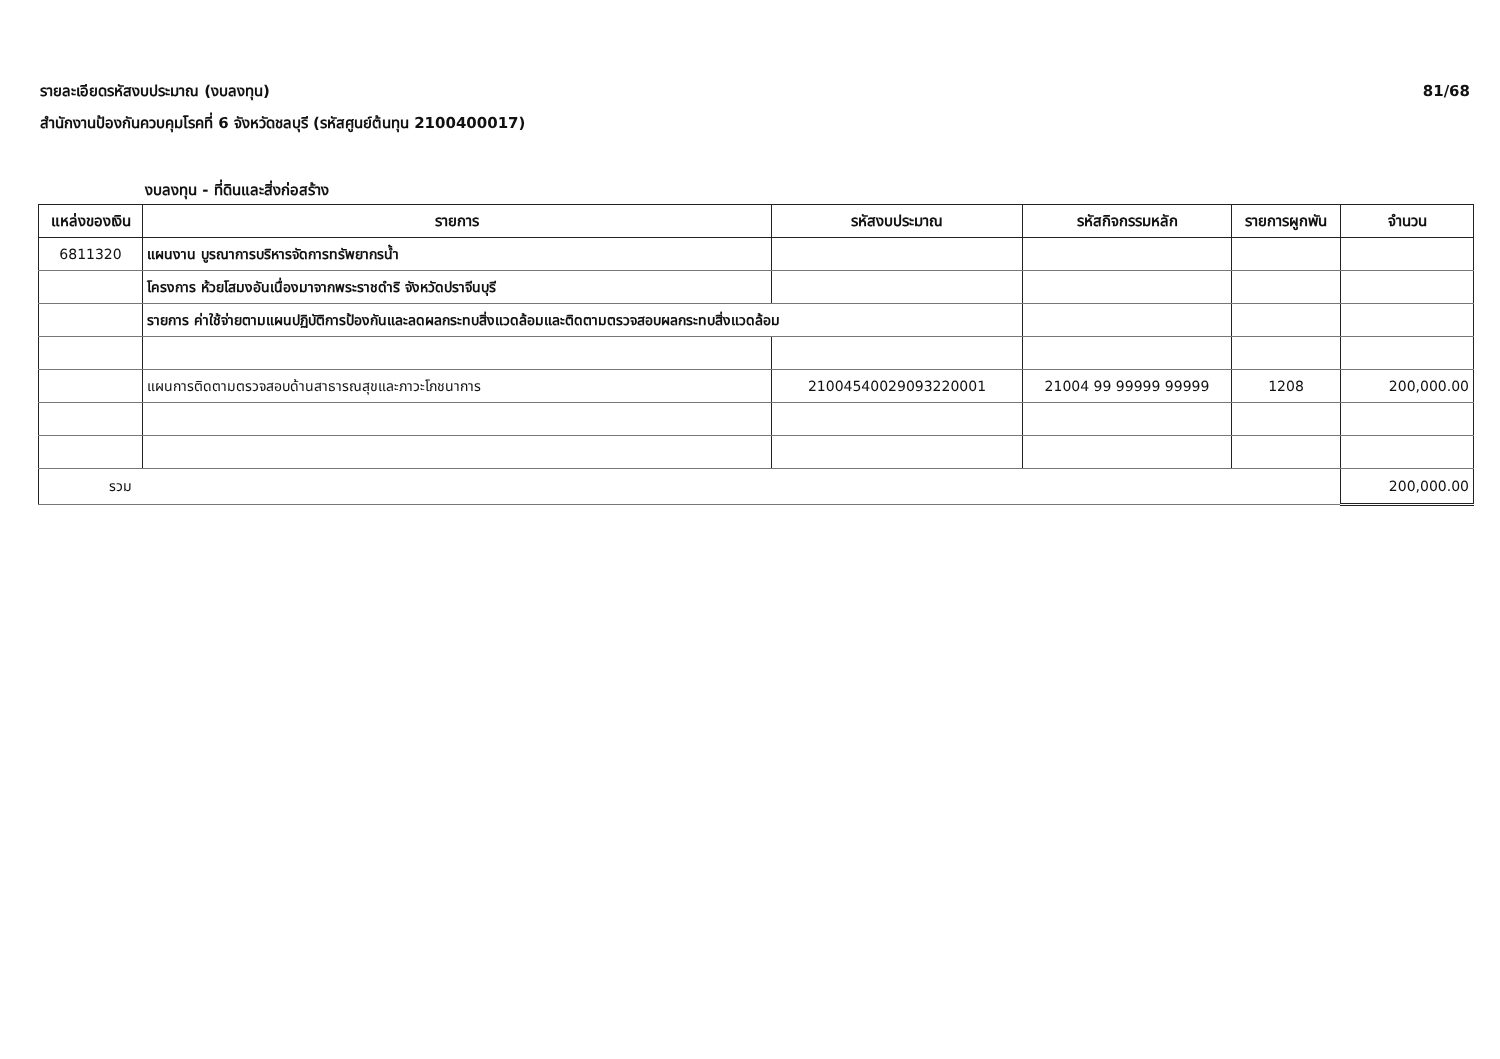รายละเอียดรหัสงบประมาณ (งบลงทุน)
สำนักงานป้องกันควบคุมโรคที่ 6 จังหวัดชลบุรี (รหัสศูนย์ต้นทุน 2100400017)
81/68
งบลงทุน - ที่ดินและสิ่งก่อสร้าง
| แหล่งของเงิน | รายการ | รหัสงบประมาณ | รหัสกิจกรรมหลัก | รายการผูกพัน | จำนวน |
| --- | --- | --- | --- | --- | --- |
| 6811320 | แผนงาน บูรณาการบริหารจัดการทรัพยากรน้ำ | | | | |
| | โครงการ ห้วยโสมงอันเนื่องมาจากพระราชดำริ จังหวัดปราจีนบุรี | | | | |
| | รายการ ค่าใช้จ่ายตามแผนปฏิบัติการป้องกันและลดผลกระทบสิ่งแวดล้อมและติดตามตรวจสอบผลกระทบสิ่งแวดล้อม | | | | |
| | แผนการติดตามตรวจสอบด้านสาธารณสุขและภาวะโภชนาการ | 21004540029093220001 | 21004 99 99999 99999 | 1208 | 200,000.00 |
| รวม | | | | | 200,000.00 |